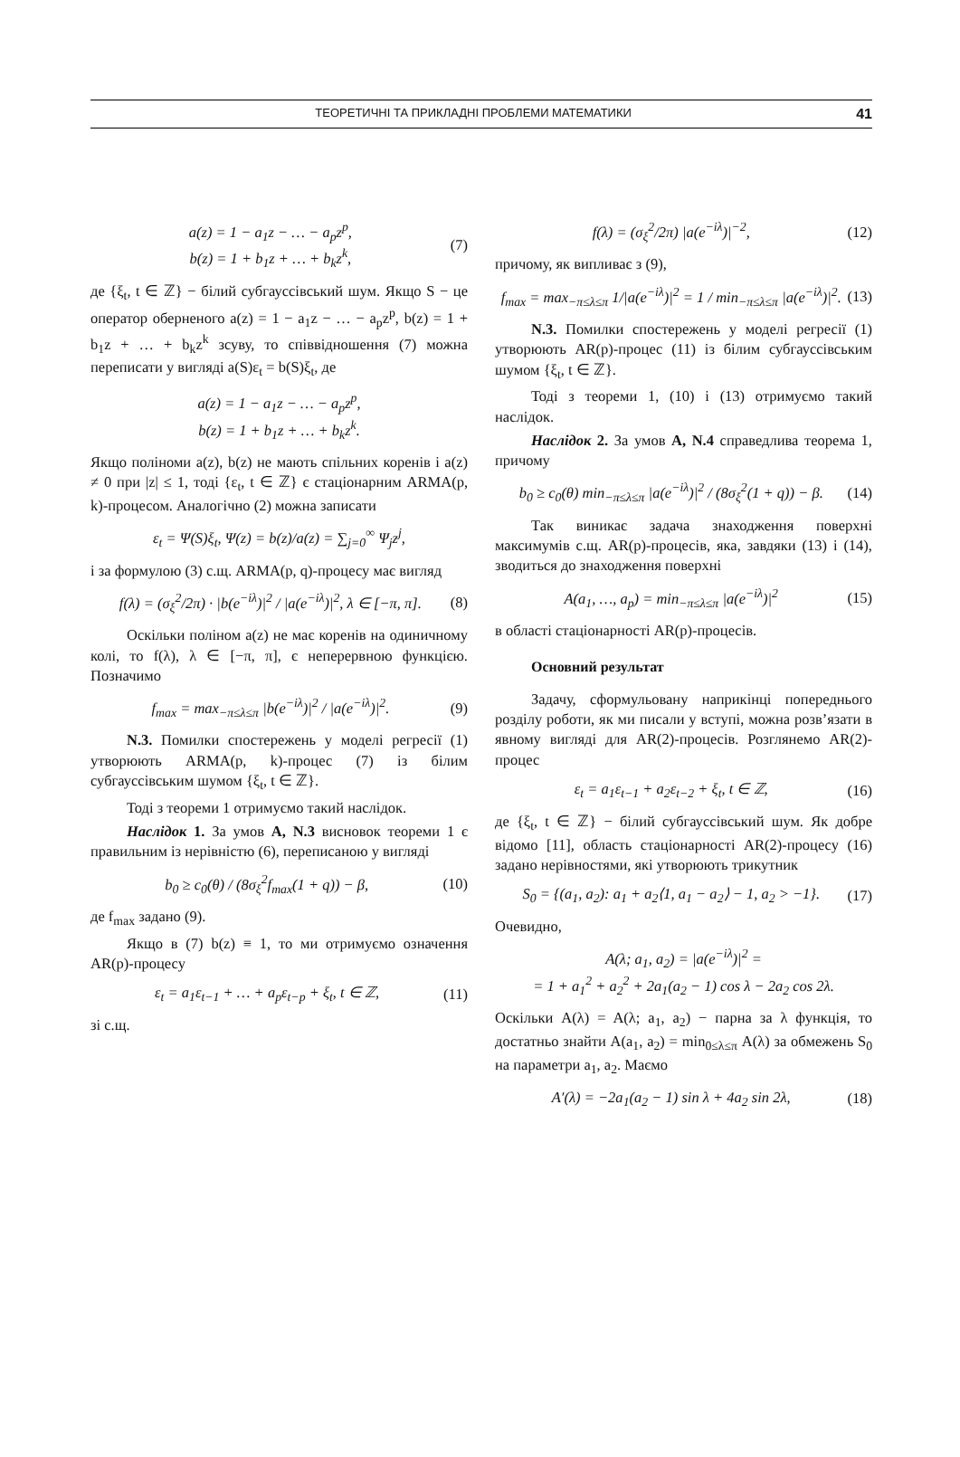ТЕОРЕТИЧНІ ТА ПРИКЛАДНІ ПРОБЛЕМИ МАТЕМАТИКИ 41
a(z) = 1 − a<sub>1</sub>z − … − a<sub>p</sub>z<sup>p</sup>,
b(z) = 1 + b<sub>1</sub>z + … + b<sub>k</sub>z<sup>k</sup>, (7)
де {ξ<sub>t</sub>, t ∈ ℤ} − білий субгауссівський шум. Якщо S − це оператор оберненого a(z) = 1 − a<sub>1</sub>z − … − a<sub>p</sub>z<sup>p</sup>, b(z) = 1 + b<sub>1</sub>z + … + b<sub>k</sub>z<sup>k</sup> зсуву, то співвідношення (7) можна переписати у вигляді a(S)ε<sub>t</sub> = b(S)ξ<sub>t</sub>, де
a(z) = 1 − a<sub>1</sub>z − … − a<sub>p</sub>z<sup>p</sup>,
b(z) = 1 + b<sub>1</sub>z + … + b<sub>k</sub>z<sup>k</sup>.
Якщо поліноми a(z), b(z) не мають спільних коренів і a(z) ≠ 0 при |z| ≤ 1, тоді {ε<sub>t</sub>, t ∈ ℤ} є стаціонарним ARMA(p, k)-процесом. Аналогічно (2) можна записати
ε<sub>t</sub> = Ψ(S)ξ<sub>t</sub>, Ψ(z) = b(z)/a(z) = ∑<sub>j=0</sub><sup>∞</sup> Ψ<sub>j</sub>z<sup>j</sup>,
і за формулою (3) с.щ. ARMA(p, q)-процесу має вигляд
f(λ) = (σ<sub>ξ</sub><sup>2</sup>/2π) · |b(e<sup>−iλ</sup>)|<sup>2</sup> / |a(e<sup>−iλ</sup>)|<sup>2</sup>, λ ∈ [−π, π]. (8)
Оскільки поліном a(z) не має коренів на одиничному колі, то f(λ), λ ∈ [−π, π], є неперервною функцією. Позначимо
f<sub>max</sub> = max<sub>−π≤λ≤π</sub> |b(e<sup>−iλ</sup>)|<sup>2</sup> / |a(e<sup>−iλ</sup>)|<sup>2</sup>. (9)
N.3. Помилки спостережень у моделі регресії (1) утворюють ARMA(p, k)-процес (7) із білим субгауссівським шумом {ξ<sub>t</sub>, t ∈ ℤ}.
Тоді з теореми 1 отримуємо такий наслідок.
Наслідок 1. За умов A, N.3 висновок теореми 1 є правильним із нерівністю (6), переписаною у вигляді
b<sub>0</sub> ≥ c<sub>0</sub>(θ) / (8σ<sub>ξ</sub><sup>2</sup>f<sub>max</sub>(1 + q)) − β, (10)
де f<sub>max</sub> задано (9).
Якщо в (7) b(z) ≡ 1, то ми отримуємо означення AR(p)-процесу
ε<sub>t</sub> = a<sub>1</sub>ε<sub>t−1</sub> + … + a<sub>p</sub>ε<sub>t−p</sub> + ξ<sub>t</sub>, t ∈ ℤ, (11)
зі с.щ.
f(λ) = (σ<sub>ξ</sub><sup>2</sup>/2π) |a(e<sup>−iλ</sup>)|<sup>−2</sup>, (12)
причому, як випливає з (9),
f<sub>max</sub> = max<sub>−π≤λ≤π</sub> 1/|a(e<sup>−iλ</sup>)|<sup>2</sup> = 1 / min<sub>−π≤λ≤π</sub> |a(e<sup>−iλ</sup>)|<sup>2</sup>. (13)
N.3. Помилки спостережень у моделі регресії (1) утворюють AR(p)-процес (11) із білим субгауссівським шумом {ξ<sub>t</sub>, t ∈ ℤ}.
Тоді з теореми 1, (10) і (13) отримуємо такий наслідок.
Наслідок 2. За умов A, N.4 справедлива теорема 1, причому
b<sub>0</sub> ≥ c<sub>0</sub>(θ) min<sub>−π≤λ≤π</sub> |a(e<sup>−iλ</sup>)|<sup>2</sup> / (8σ<sub>ξ</sub><sup>2</sup>(1 + q)) − β. (14)
Так виникає задача знаходження поверхні максимумів с.щ. AR(p)-процесів, яка, завдяки (13) і (14), зводиться до знаходження поверхні
A(a<sub>1</sub>, …, a<sub>p</sub>) = min<sub>−π≤λ≤π</sub> |a(e<sup>−iλ</sup>)|<sup>2</sup> (15)
в області стаціонарності AR(p)-процесів.
Основний результат
Задачу, сформульовану наприкінці попереднього розділу роботи, як ми писали у вступі, можна розв’язати в явному вигляді для AR(2)-процесів. Розглянемо AR(2)-процес
ε<sub>t</sub> = a<sub>1</sub>ε<sub>t−1</sub> + a<sub>2</sub>ε<sub>t−2</sub> + ξ<sub>t</sub>, t ∈ ℤ, (16)
де {ξ<sub>t</sub>, t ∈ ℤ} − білий субгауссівський шум. Як добре відомо [11], область стаціонарності AR(2)-процесу (16) задано нерівностями, які утворюють трикутник
S<sub>0</sub> = {(a<sub>1</sub>, a<sub>2</sub>): a<sub>1</sub> + a<sub>2</sub>⟨1, a<sub>1</sub> − a<sub>2</sub>⟩ − 1, a<sub>2</sub> > −1}. (17)
Очевидно,
A(λ; a<sub>1</sub>, a<sub>2</sub>) = |a(e<sup>−iλ</sup>)|<sup>2</sup> =
= 1 + a<sub>1</sub><sup>2</sup> + a<sub>2</sub><sup>2</sup> + 2a<sub>1</sub>(a<sub>2</sub> − 1) cos λ − 2a<sub>2</sub> cos 2λ.
Оскільки A(λ) = A(λ; a<sub>1</sub>, a<sub>2</sub>) − парна за λ функція, то достатньо знайти A(a<sub>1</sub>, a<sub>2</sub>) = min<sub>0≤λ≤π</sub> A(λ) за обмежень S<sub>0</sub> на параметри a<sub>1</sub>, a<sub>2</sub>. Маємо
A′(λ) = −2a<sub>1</sub>(a<sub>2</sub> − 1) sin λ + 4a<sub>2</sub> sin 2λ, (18)